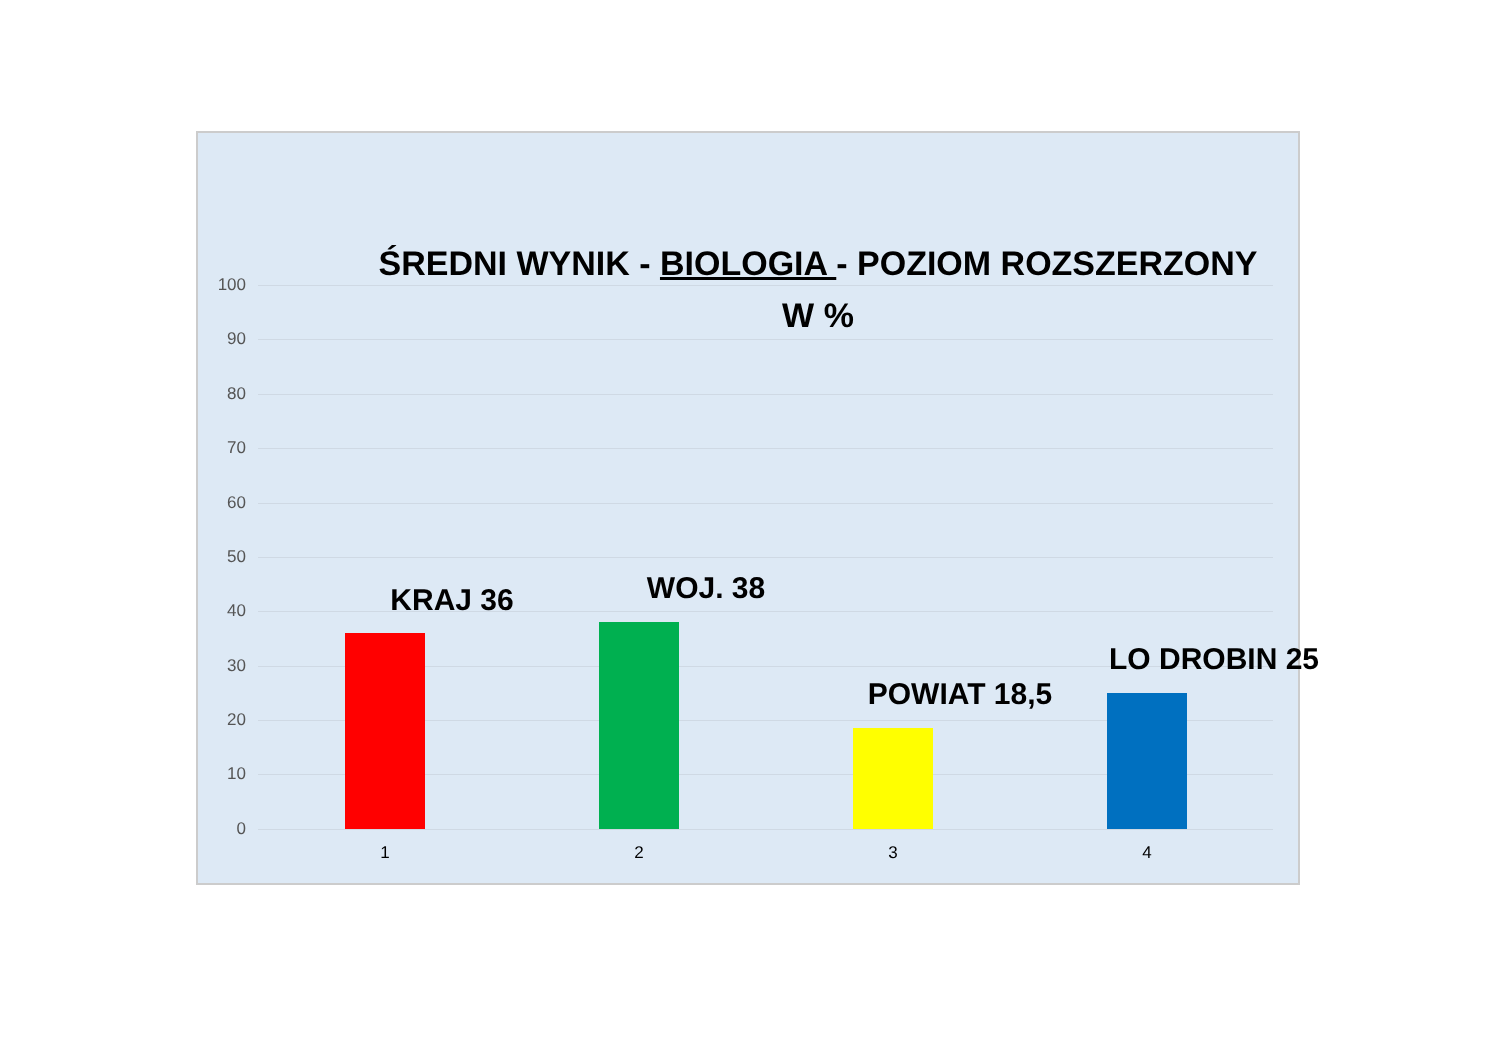ŚREDNI WYNIK - BIOLOGIA - POZIOM ROZSZERZONY
W %
100
90
80
70
60
50
40
30
20
10
0
KRAJ 36 WOJ. 38
POWIAT 18,5
LO DROBIN 25
1 2 3 4